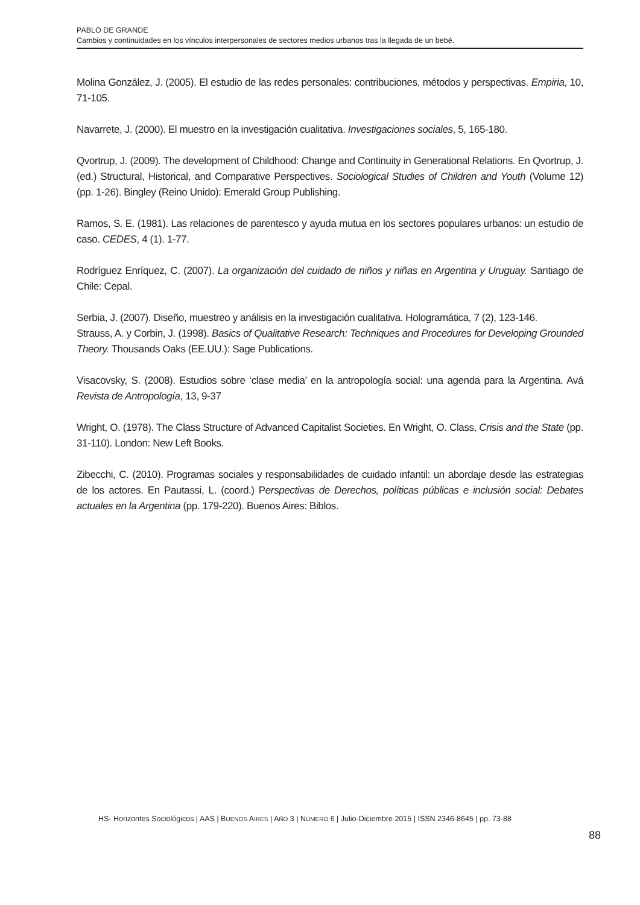PABLO DE GRANDE
Cambios y continuidades en los vínculos interpersonales de sectores medios urbanos tras la llegada de un bebé.
Molina González, J. (2005). El estudio de las redes personales: contribuciones, métodos y perspectivas. Empiria, 10, 71-105.
Navarrete, J. (2000). El muestro en la investigación cualitativa. Investigaciones sociales, 5, 165-180.
Qvortrup, J. (2009). The development of Childhood: Change and Continuity in Generational Relations. En Qvortrup, J. (ed.) Structural, Historical, and Comparative Perspectives. Sociological Studies of Children and Youth (Volume 12) (pp. 1-26). Bingley (Reino Unido): Emerald Group Publishing.
Ramos, S. E. (1981). Las relaciones de parentesco y ayuda mutua en los sectores populares urbanos: un estudio de caso. CEDES, 4 (1). 1-77.
Rodríguez Enríquez, C. (2007). La organización del cuidado de niños y niñas en Argentina y Uruguay. Santiago de Chile: Cepal.
Serbia, J. (2007). Diseño, muestreo y análisis en la investigación cualitativa. Hologramática, 7 (2), 123-146.
Strauss, A. y Corbin, J. (1998). Basics of Qualitative Research: Techniques and Procedures for Developing Grounded Theory. Thousands Oaks (EE.UU.): Sage Publications.
Visacovsky, S. (2008). Estudios sobre ‘clase media’ en la antropología social: una agenda para la Argentina. Avá Revista de Antropología, 13, 9-37
Wright, O. (1978). The Class Structure of Advanced Capitalist Societies. En Wright, O. Class, Crisis and the State (pp. 31-110). London: New Left Books.
Zibecchi, C. (2010). Programas sociales y responsabilidades de cuidado infantil: un abordaje desde las estrategias de los actores. En Pautassi, L. (coord.) Perspectivas de Derechos, políticas públicas e inclusión social: Debates actuales en la Argentina (pp. 179-220). Buenos Aires: Biblos.
HS- Horizontes Sociológicos | AAS | BUENOS AIRES | AÑO 3 | NÚMERO 6 | Julio-Diciembre 2015 | ISSN 2346-8645 | pp. 73-88
88